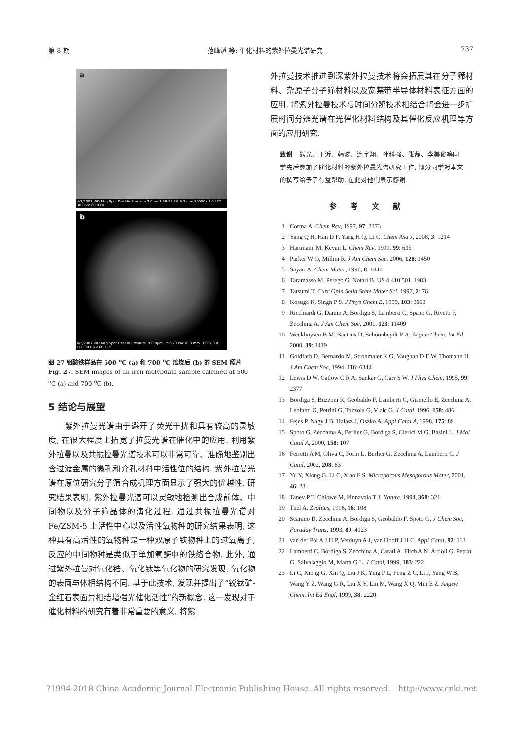第 8 期 范峰滔 等: 催化材料的紫外拉曼光谱研究 737
a
4/2/2007 WD Mag Spot Det HV Pressure 2.0μm 1:36:35 PM 9.7 mm 50000x 3.0 LFD 30.0 kV 60.0 Pa
b
4/2/2007 WD Mag Spot Det HV Pressure 100.0μm 1:56:20 PM 10.0 mm 1000x 3.0 LFD 30.0 kV 60.0 Pa
图 27 钼酸铁样品在 500 <sup>o</sup>C (a) 和 700 <sup>o</sup>C 焙烧后 (b) 的 SEM 照片
Fig. 27. SEM images of an iron molybdate sample calcined at 500 <sup>o</sup>C (a) and 700 <sup>o</sup>C (b).
5 结论与展望
　　紫外拉曼光谱由于避开了荧光干扰和具有较高的灵敏度, 在很大程度上拓宽了拉曼光谱在催化中的应用. 利用紫外拉曼以及共振拉曼光谱技术可以非常可靠、准确地鉴别出含过渡金属的微孔和介孔材料中活性位的结构. 紫外拉曼光谱在原位研究分子筛合成机理方面显示了强大的优越性. 研究结果表明, 紫外拉曼光谱可以灵敏地检测出合成前体、中间物以及分子筛晶体的演化过程. 通过共振拉曼光谱对 Fe/ZSM-5 上活性中心以及活性氧物种的研究结果表明, 这种具有高活性的氧物种是一种双原子铁物种上的过氧离子, 反应的中间物种是类似于单加氧酶中的铁络合物. 此外, 通过紫外拉曼对氧化锆、氧化钛等氧化物的研究发现, 氧化物的表面与体相结构不同. 基于此技术, 发现并提出了“锐钛矿-金红石表面异相结增强光催化活性”的新概念. 这一发现对于催化材料的研究有着非常重要的意义. 将紫
外拉曼技术推进到深紫外拉曼技术将会拓展其在分子筛材料、杂原子分子筛材料以及宽禁带半导体材料表征方面的应用. 将紫外拉曼技术与时间分辨技术相结合将会进一步扩展时间分辨光谱在光催化材料结构及其催化反应机理等方面的应用研究.
致谢　熊光、于沂、韩波、连宇翔、孙科强、张静、李美俊等同学先后参加了催化材料的紫外拉曼光谱研究工作, 部分同学对本文的撰写给予了有益帮助, 在此对他们表示感谢.
参考文献
1 Corma A. Chem Rev, 1997, 97: 2373
2 Yang Q H, Han D F, Yang H Q, Li C. Chem Asa J, 2008, 3: 1214
3 Hartmann M, Kevan L. Chem Rev, 1999, 99: 635
4 Parker W O, Millini R. J Am Chem Soc, 2006, 128: 1450
5 Sayari A. Chem Mater, 1996, 8: 1840
6 Taramasso M, Perego G, Notari B. US 4 410 501. 1983
7 Tatsumi T. Curr Opin Solid State Mater Sci, 1997, 2: 76
8 Kosuge K, Singh P S. J Phys Chem B, 1999, 103: 3563
9 Ricchiardi G, Damin A, Bordiga S, Lamberti C, Spano G, Rivetti F, Zecchina A. J Am Chem Soc, 2001, 123: 11409
10 Weckhuysen B M, Baetens D, Schoonheydt R A. Angew Chem, Int Ed, 2000, 39: 3419
11 Goldfarb D, Bernardo M, Strohmaier K G, Vaughan D E W, Thomann H. J Am Chem Soc, 1994, 116: 6344
12 Lewis D W, Catlow C R A, Sankar G, Carr S W. J Phys Chem, 1995, 99: 2377
13 Bordiga S, Buzzoni R, Geobaldo F, Lamberti C, Giamello E, Zecchina A, Leofanti G, Petrini G, Tozzola G, Vlaic G. J Catal, 1996, 158: 486
14 Fejes P, Nagy J B, Halasz J, Oszko A. Appl Catal A, 1998, 175: 89
15 Spoto G, Zecchina A, Berlier G, Bordiga S, Clerici M G, Basini L. J Mol Catal A, 2000, 158: 107
16 Ferretti A M, Oliva C, Forni L, Berlier G, Zecchina A, Lamberti C. J Catal, 2002, 208: 83
17 Yu Y, Xiong G, Li C, Xiao F S. Microporous Mesoporous Mater, 2001, 46: 23
18 Tanev P T, Chibwe M, Pinnavaia T J. Nature, 1994, 368: 321
19 Tuel A. Zeolites, 1996, 16: 108
20 Scarano D, Zecchina A, Bordiga S, Geobaldo F, Spoto G. J Chem Soc, Faraday Trans, 1993, 89: 4123
21 van der Pol A J H P, Verduyn A J, van Hooff J H C. Appl Catal, 92: 113
22 Lamberti C, Bordiga S, Zecchina A, Carati A, Fitch A N, Artioli G, Petrini G, Salvalaggio M, Marra G L. J Catal, 1999, 183: 222
23 Li C, Xiong G, Xin Q, Liu J K, Ying P L, Feng Z C, Li J, Yang W B, Wang Y Z, Wang G R, Liu X Y, Lin M, Wang X Q, Min E Z. Angew Chem, Int Ed Engl, 1999, 38: 2220
?1994-2018 China Academic Journal Electronic Publishing House. All rights reserved. http://www.cnki.net